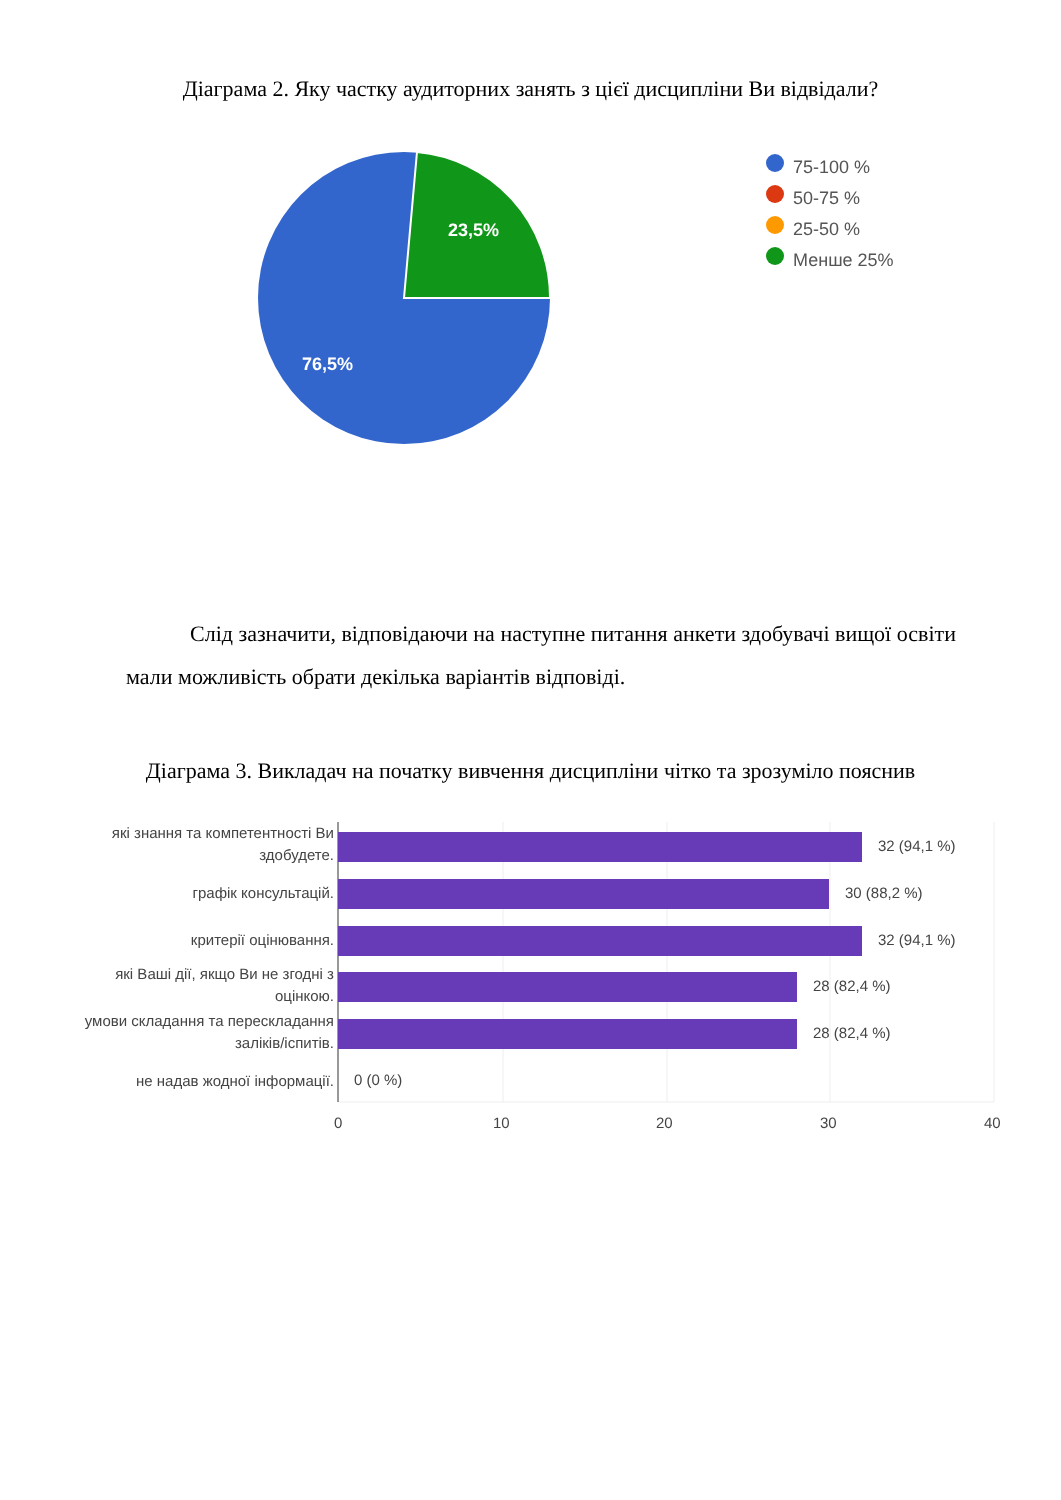Діаграма 2. Яку частку аудиторних занять з цієї дисципліни Ви відвідали?
23,5%
76,5%
75-100 %
50-75 %
25-50 %
Менше 25%
Слід зазначити, відповідаючи на наступне питання анкети здобувачі вищої освіти мали можливість обрати декілька варіантів відповіді.
Діаграма 3. Викладач на початку вивчення дисципліни чітко та зрозуміло пояснив
які знання та компетентності Ви здобудете.
графік консультацій.
критерії оцінювання.
які Ваші дії, якщо Ви не згодні з оцінкою.
умови складання та перескладання заліків/іспитів.
не надав жодної інформації.
32 (94,1 %)
30 (88,2 %)
32 (94,1 %)
28 (82,4 %)
28 (82,4 %)
0 (0 %)
0 10 20 30 40